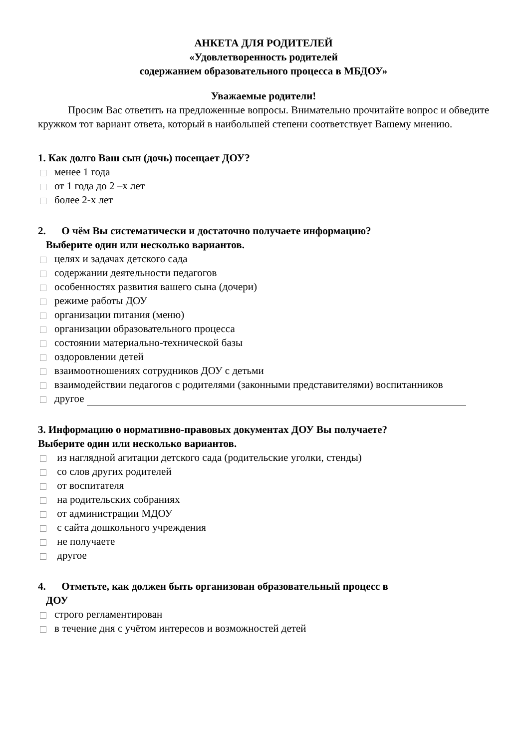АНКЕТА ДЛЯ РОДИТЕЛЕЙ
«Удовлетворенность родителей
содержанием образовательного процесса в МБДОУ»
Уважаемые родители!
Просим Вас ответить на предложенные вопросы. Внимательно прочитайте вопрос и обведите кружком тот вариант ответа, который в наибольшей степени соответствует Вашему мнению.
1. Как долго Ваш сын (дочь) посещает ДОУ?
менее 1 года
от 1 года до 2 –х лет
более 2-х лет
2. О чём Вы систематически и достаточно получаете информацию?
Выберите один или несколько вариантов.
целях и задачах детского сада
содержании деятельности педагогов
особенностях развития вашего сына (дочери)
режиме работы ДОУ
организации питания (меню)
организации образовательного процесса
состоянии материально-технической базы
оздоровлении детей
взаимоотношениях сотрудников ДОУ с детьми
взаимодействии педагогов с родителями (законными представителями) воспитанников
другое
3. Информацию о нормативно-правовых документах ДОУ Вы получаете?
Выберите один или несколько вариантов.
из наглядной агитации детского сада (родительские уголки, стенды)
со слов других родителей
от воспитателя
на родительских собраниях
от администрации МДОУ
с сайта дошкольного учреждения
не получаете
другое
4. Отметьте, как должен быть организован образовательный процесс в
ДОУ
строго регламентирован
в течение дня с учётом интересов и возможностей детей